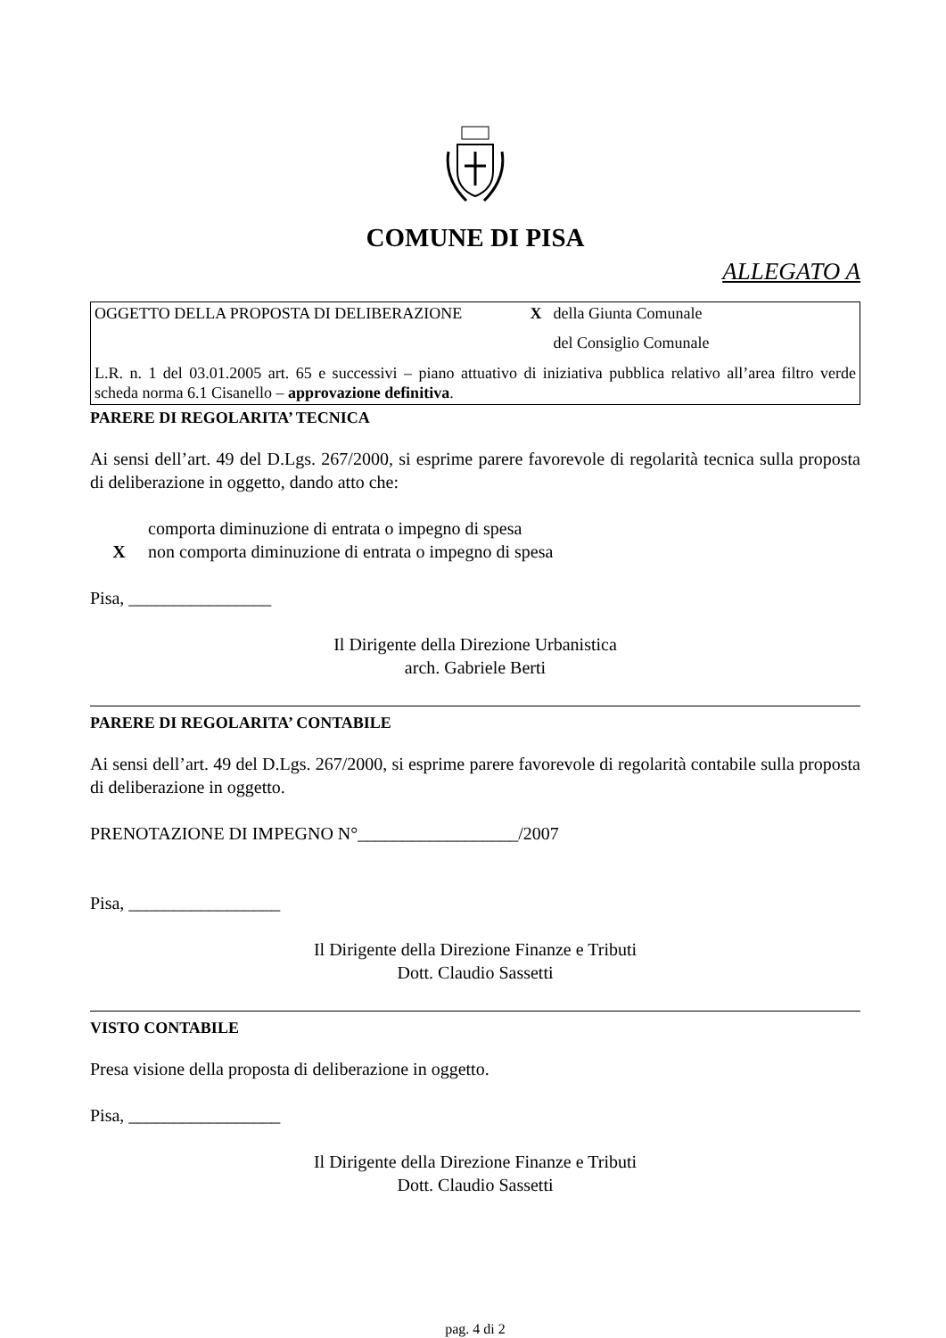COMUNE DI PISA
ALLEGATO A
OGGETTO DELLA PROPOSTA DI DELIBERAZIONE X della Giunta Comunale
del Consiglio Comunale
L.R. n. 1 del 03.01.2005 art. 65 e successivi – piano attuativo di iniziativa pubblica relativo all’area filtro verde scheda norma 6.1 Cisanello – approvazione definitiva.
PARERE DI REGOLARITA’ TECNICA
Ai sensi dell’art. 49 del D.Lgs. 267/2000, si esprime parere favorevole di regolarità tecnica sulla proposta di deliberazione in oggetto, dando atto che:
comporta diminuzione di entrata o impegno di spesa
Xnon comporta diminuzione di entrata o impegno di spesa
Pisa, ________________
Il Dirigente della Direzione Urbanistica
arch. Gabriele Berti
PARERE DI REGOLARITA’ CONTABILE
Ai sensi dell’art. 49 del D.Lgs. 267/2000, si esprime parere favorevole di regolarità contabile sulla proposta di deliberazione in oggetto.
PRENOTAZIONE DI IMPEGNO N°__________________/2007
Pisa, _________________
Il Dirigente della Direzione Finanze e Tributi
Dott. Claudio Sassetti
VISTO CONTABILE
Presa visione della proposta di deliberazione in oggetto.
Pisa, _________________
Il Dirigente della Direzione Finanze e Tributi
Dott. Claudio Sassetti
pag. 4 di 2